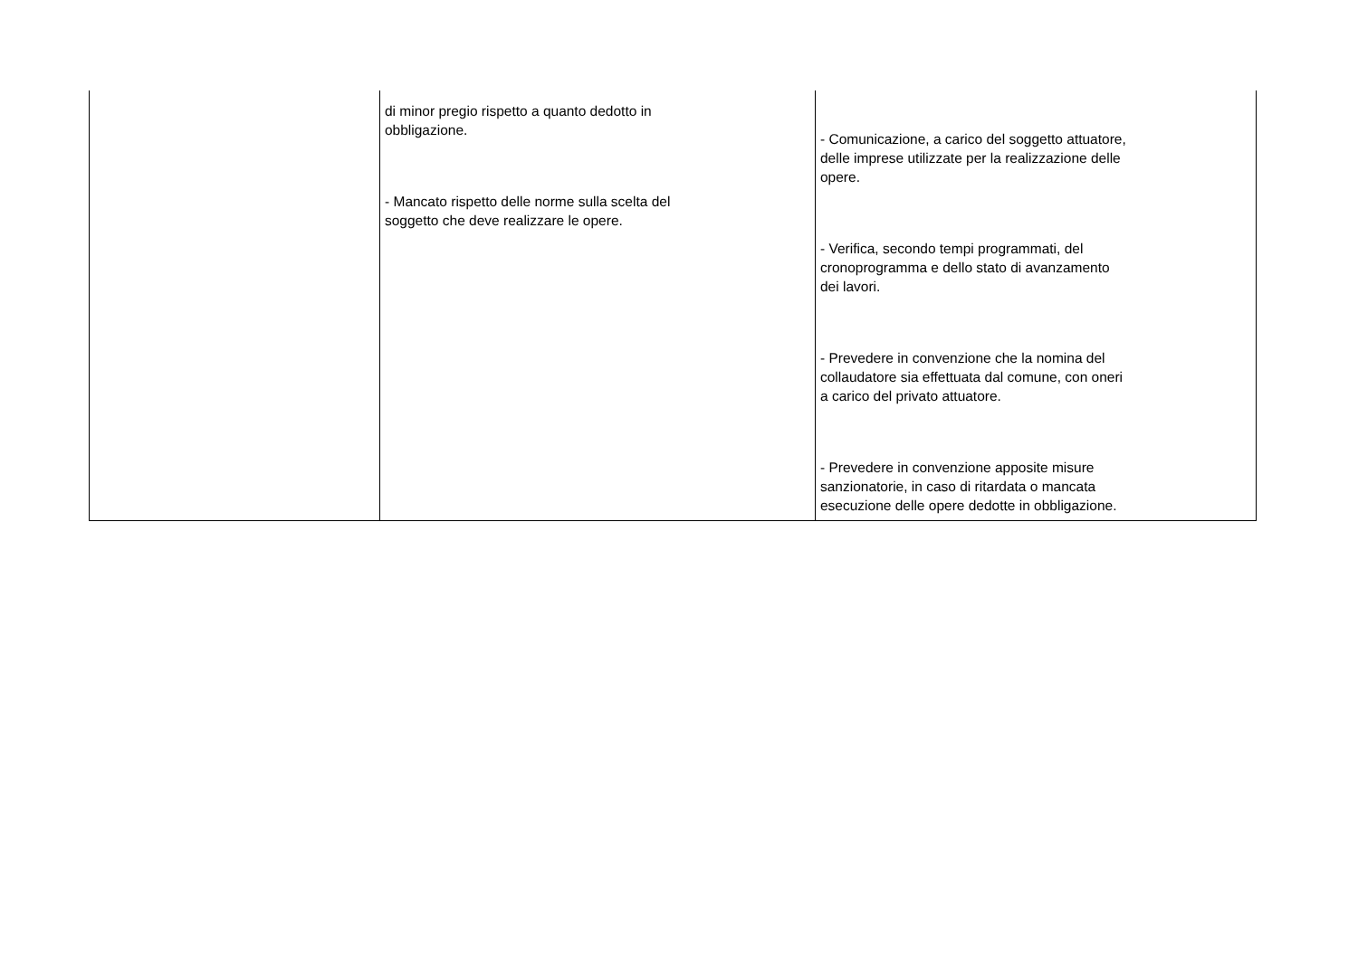| | di minor pregio rispetto a quanto dedotto in obbligazione. - Mancato rispetto delle norme sulla scelta del soggetto che deve realizzare le opere. | - Comunicazione, a carico del soggetto attuatore, delle imprese utilizzate per la realizzazione delle opere. - Verifica, secondo tempi programmati, del cronoprogramma e dello stato di avanzamento dei lavori. - Prevedere in convenzione che la nomina del collaudatore sia effettuata dal comune, con oneri a carico del privato attuatore. - Prevedere in convenzione apposite misure sanzionatorie, in caso di ritardata o mancata esecuzione delle opere dedotte in obbligazione. |